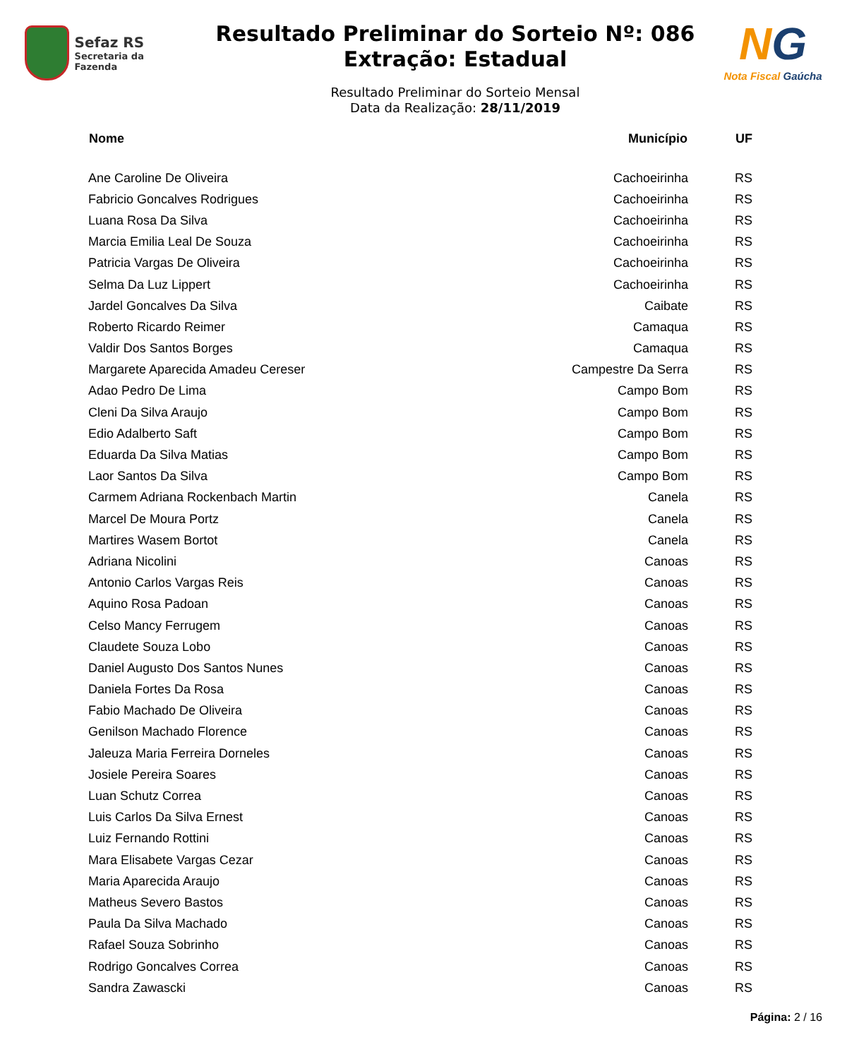Sefaz RS
Secretaria da Fazenda
Resultado Preliminar do Sorteio Nº: 086
Extração: Estadual
Resultado Preliminar do Sorteio Mensal
Data da Realização: 28/11/2019
NG
Nota Fiscal Gaúcha
| Nome | Município | UF |
| --- | --- | --- |
| Ane Caroline De Oliveira | Cachoeirinha | RS |
| Fabricio Goncalves Rodrigues | Cachoeirinha | RS |
| Luana Rosa Da Silva | Cachoeirinha | RS |
| Marcia Emilia Leal De Souza | Cachoeirinha | RS |
| Patricia Vargas De Oliveira | Cachoeirinha | RS |
| Selma Da Luz Lippert | Cachoeirinha | RS |
| Jardel Goncalves Da Silva | Caibate | RS |
| Roberto Ricardo Reimer | Camaqua | RS |
| Valdir Dos Santos Borges | Camaqua | RS |
| Margarete Aparecida Amadeu Cereser | Campestre Da Serra | RS |
| Adao Pedro De Lima | Campo Bom | RS |
| Cleni Da Silva Araujo | Campo Bom | RS |
| Edio Adalberto Saft | Campo Bom | RS |
| Eduarda Da Silva Matias | Campo Bom | RS |
| Laor Santos Da Silva | Campo Bom | RS |
| Carmem Adriana Rockenbach Martin | Canela | RS |
| Marcel De Moura Portz | Canela | RS |
| Martires Wasem Bortot | Canela | RS |
| Adriana Nicolini | Canoas | RS |
| Antonio Carlos Vargas Reis | Canoas | RS |
| Aquino Rosa Padoan | Canoas | RS |
| Celso Mancy Ferrugem | Canoas | RS |
| Claudete Souza Lobo | Canoas | RS |
| Daniel Augusto Dos Santos Nunes | Canoas | RS |
| Daniela Fortes Da Rosa | Canoas | RS |
| Fabio Machado De Oliveira | Canoas | RS |
| Genilson Machado Florence | Canoas | RS |
| Jaleuza Maria Ferreira Dorneles | Canoas | RS |
| Josiele Pereira Soares | Canoas | RS |
| Luan Schutz Correa | Canoas | RS |
| Luis Carlos Da Silva Ernest | Canoas | RS |
| Luiz Fernando Rottini | Canoas | RS |
| Mara Elisabete Vargas Cezar | Canoas | RS |
| Maria Aparecida Araujo | Canoas | RS |
| Matheus Severo Bastos | Canoas | RS |
| Paula Da Silva Machado | Canoas | RS |
| Rafael Souza Sobrinho | Canoas | RS |
| Rodrigo Goncalves Correa | Canoas | RS |
| Sandra Zawascki | Canoas | RS |
Página: 2 / 16